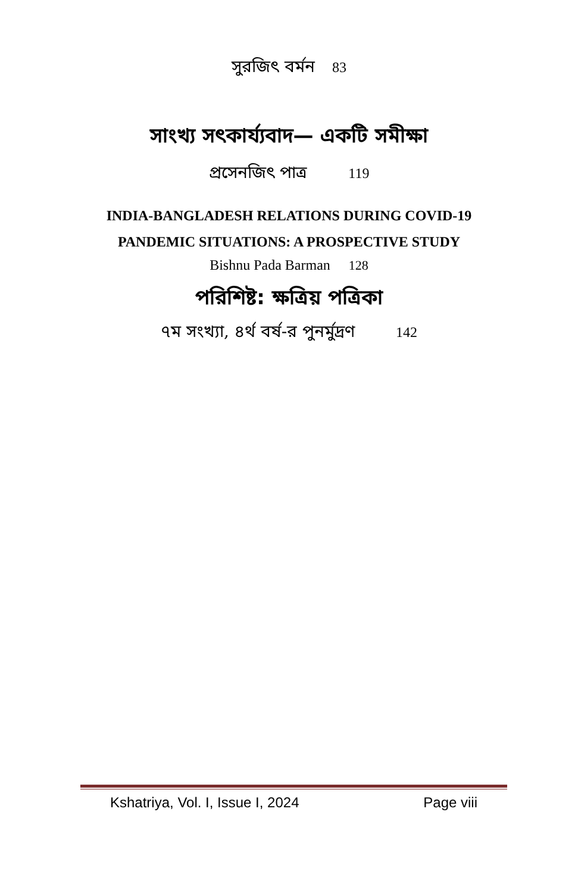সুরজিৎ বর্মন 83
সাংখ্য সৎকার্য্যবাদ— একটি সমীক্ষা
প্রসেনজিৎ পাত্র 119
INDIA-BANGLADESH RELATIONS DURING COVID-19
PANDEMIC SITUATIONS: A PROSPECTIVE STUDY
Bishnu Pada Barman 128
পরিশিষ্ট: ক্ষত্রিয় পত্রিকা
৭ম সংখ্যা, ৪র্থ বর্ষ-র পুনর্মুদ্রণ 142
Kshatriya, Vol. I, Issue I, 2024 Page viii